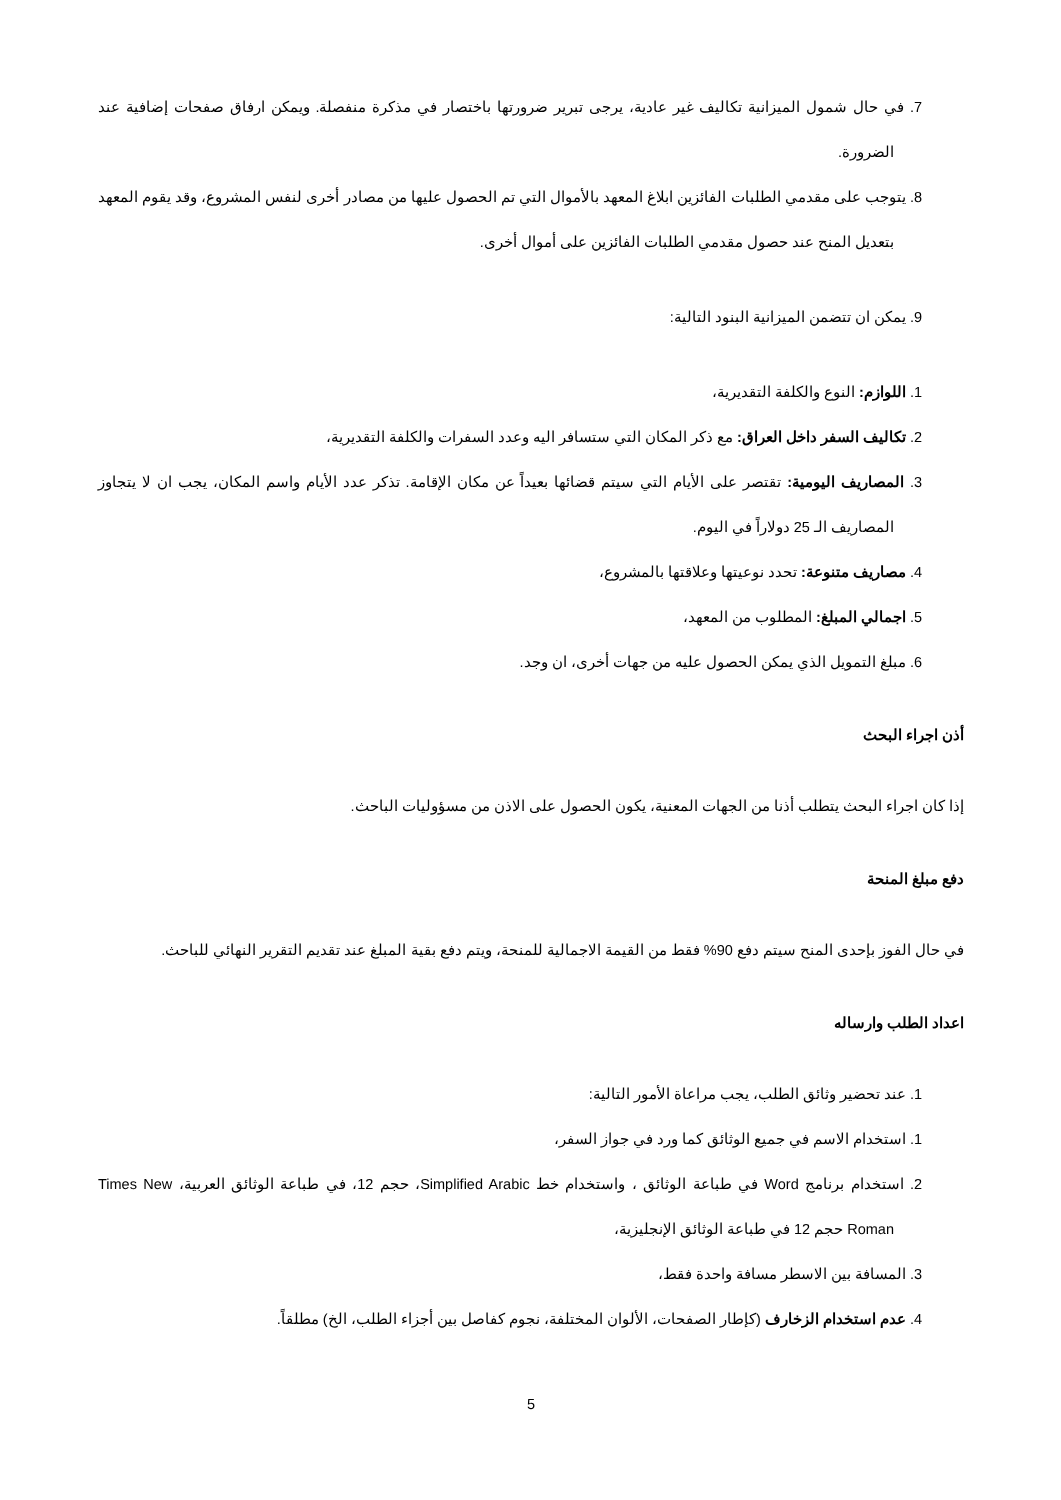7. في حال شمول الميزانية تكاليف غير عادية، يرجى تبرير ضرورتها باختصار في مذكرة منفصلة. ويمكن ارفاق صفحات إضافية عند الضرورة.
8. يتوجب على مقدمي الطلبات الفائزين ابلاغ المعهد بالأموال التي تم الحصول عليها من مصادر أخرى لنفس المشروع، وقد يقوم المعهد بتعديل المنح عند حصول مقدمي الطلبات الفائزين على أموال أخرى.
9. يمكن ان تتضمن الميزانية البنود التالية:
1. اللوازم: النوع والكلفة التقديرية،
2. تكاليف السفر داخل العراق: مع ذكر المكان التي ستسافر اليه وعدد السفرات والكلفة التقديرية،
3. المصاريف اليومية: تقتصر على الأيام التي سيتم قضائها بعيداً عن مكان الإقامة. تذكر عدد الأيام واسم المكان، يجب ان لا يتجاوز المصاريف الـ 25 دولاراً في اليوم.
4. مصاريف متنوعة: تحدد نوعيتها وعلاقتها بالمشروع،
5. اجمالي المبلغ: المطلوب من المعهد،
6. مبلغ التمويل الذي يمكن الحصول عليه من جهات أخرى، ان وجد.
أذن اجراء البحث
إذا كان اجراء البحث يتطلب أذنا من الجهات المعنية، يكون الحصول على الاذن من مسؤوليات الباحث.
دفع مبلغ المنحة
في حال الفوز بإحدى المنح سيتم دفع 90% فقط من القيمة الاجمالية للمنحة، ويتم دفع بقية المبلغ عند تقديم التقرير النهائي للباحث.
اعداد الطلب وارساله
1. عند تحضير وثائق الطلب، يجب مراعاة الأمور التالية:
1. استخدام الاسم في جميع الوثائق كما ورد في جواز السفر،
2. استخدام برنامج Word في طباعة الوثائق ، واستخدام خط Simplified Arabic، حجم 12، في طباعة الوثائق العربية، Times New Roman حجم 12 في طباعة الوثائق الإنجليزية،
3. المسافة بين الاسطر مسافة واحدة فقط،
4. عدم استخدام الزخارف (كإطار الصفحات، الألوان المختلفة، نجوم كفاصل بين أجزاء الطلب، الخ) مطلقاً.
5